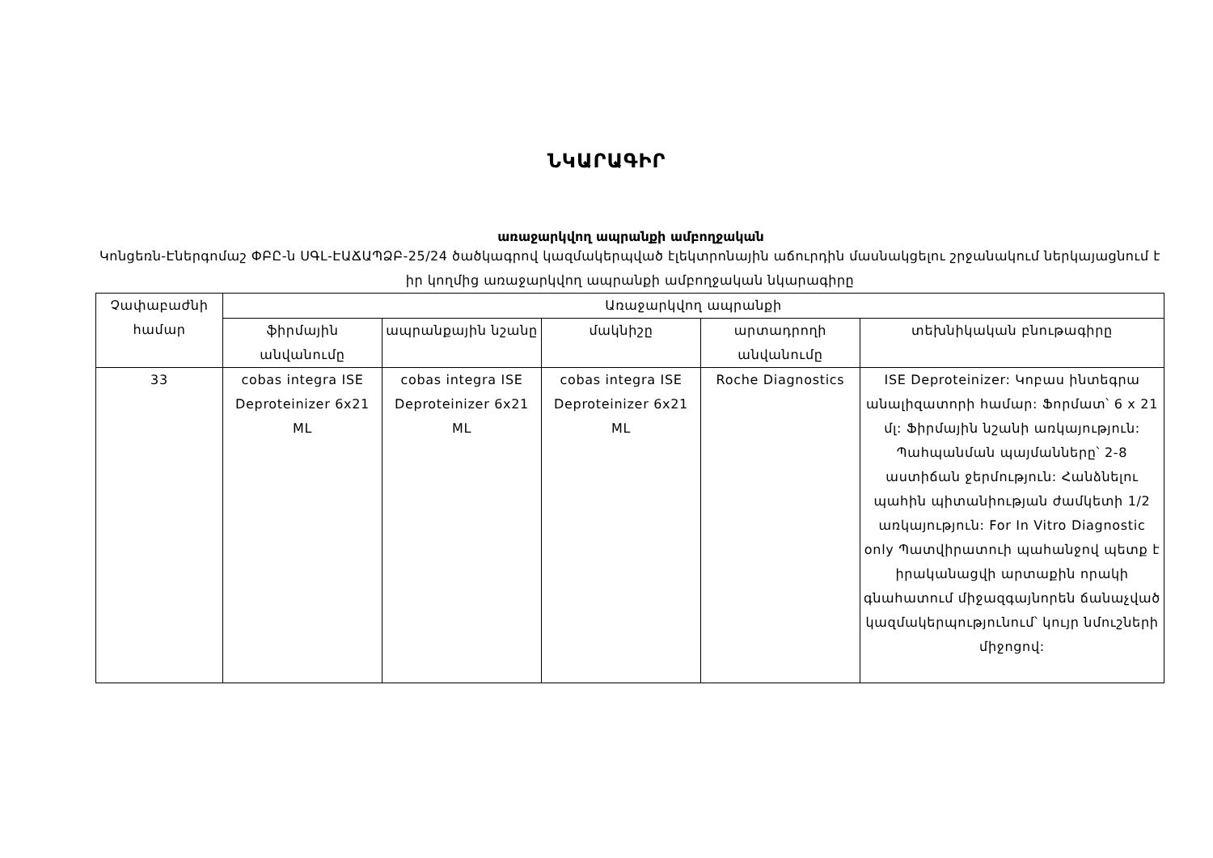ՆԿԱՐԱԳԻՐ
առաջարկվող ապրանքի ամբողջական
Կոնցեռն-Էներգոմաշ ՓԲԸ-ն ՍԳԼ-ԷԱՃԱՊՁԲ-25/24 ծածկագրով կազմակերպված էլեկտրոնային աճուրդին մասնակցելու շրջանակում ներկայացնում է իր կողմից առաջարկվող ապրանքի ամբողջական նկարագիրը
| Չափաբաժնի համար | Առաջարկվող ապրանքի | | | | |
| --- | --- | --- | --- | --- | --- |
| | ֆիրմային անվանումը | ապրանքային նշանը | մակնիշը | արտադրողի անվանումը | տեխնիկական բնութագիրը |
| 33 | cobas integra ISE Deproteinizer 6x21 ML | cobas integra ISE Deproteinizer 6x21 ML | cobas integra ISE Deproteinizer 6x21 ML | Roche Diagnostics | ISE Deproteinizer: Կոբաս ինտեգրա անալիզատորի համար: Ֆորմատ՝ 6 x 21 մլ: Ֆիրմային նշանի առկայություն: Պահպանման պայմանները՝ 2-8 աստիճան ջերմություն: Հանձնելու պահին պիտանիության ժամկետի 1/2 առկայություն: For In Vitro Diagnostic only Պատվիրատուի պահանջով պետք է իրականացվի արտաքին որակի գնահատում միջազգայնորեն ճանաչված կազմակերպությունում՝ կույր նմուշների միջոցով: |